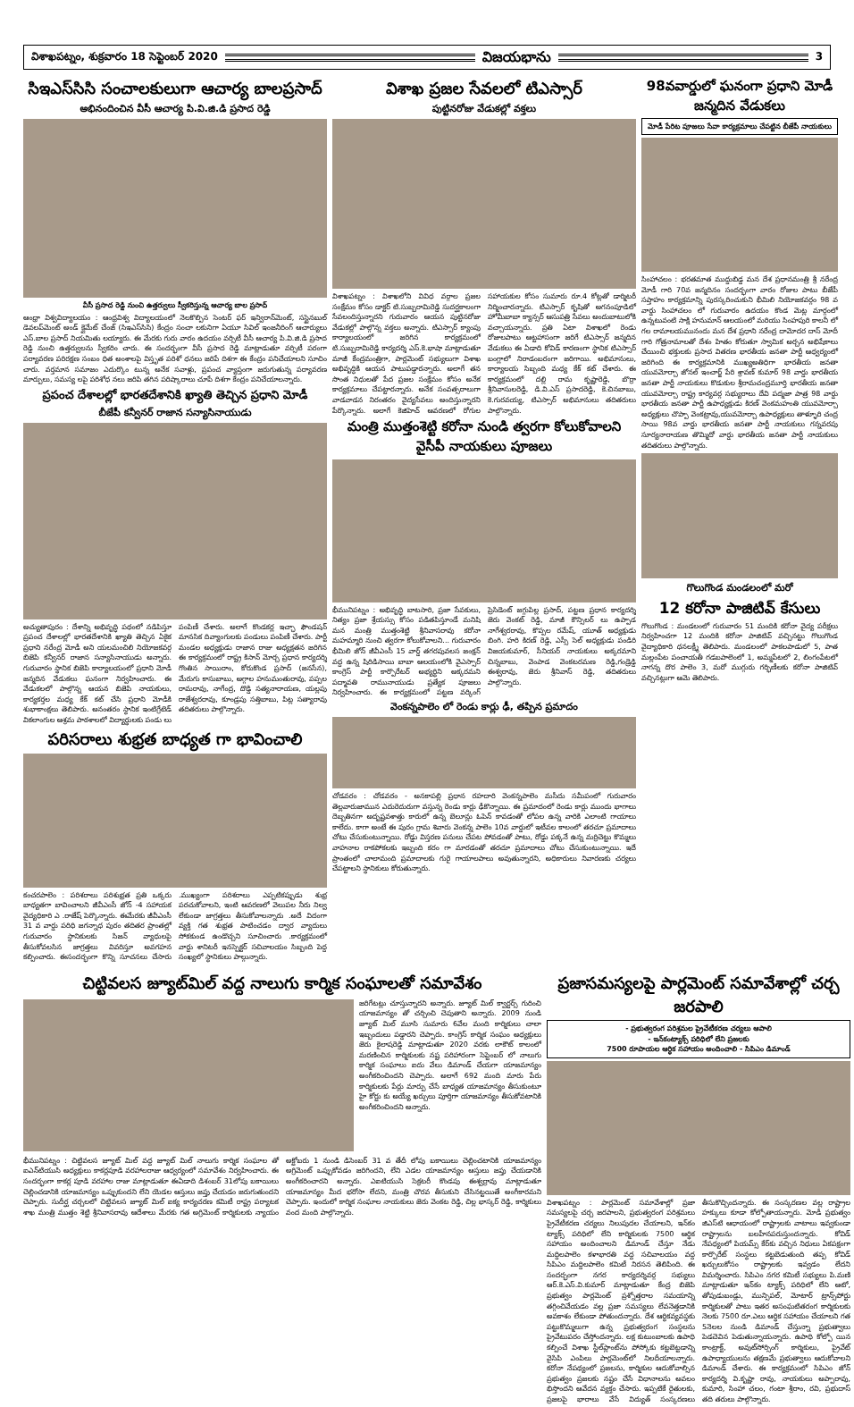విశాఖపట్నం, శుక్రవారం 18 సెప్టెంబర్ 2020 విజయభాను 3
సిఇఎస్‌సిసి సంచాలకులుగా ఆచార్య బాలప్రసాద్
అభినందించిన వీసీ ఆచార్య పి.వి.జి.డి ప్రసాద రెడ్డి
వీసీ ప్రసాద రెడ్డి నుంచి ఉత్తర్వులు స్వీకరిస్తున్న ఆచార్య బాల ప్రసాద్
ఆంధ్రా విశ్వవిద్యాలయం : ఆంధ్రవిశ్వ విద్యాలయంలో నెలకొల్పిన సెంటర్ ఫర్ ఇన్విరాన్‌మెంట్, సస్టైనబుల్ డెవలప్‌మెంట్ అండ్ క్లైమేట్ చేంజ్ (సిఇఎస్‌సిసి) కేంద్రం సంచా లకునిగా ఏయూ సివిల్ ఇంజనీరింగ్ ఆచార్యులు ఎస్.బాల ప్రసాద్ నియమితు లయ్యారు. ఈ మేరకు గురు వారం ఉదయం వర్సిటీ వీసీ ఆచార్య పి.వి.జి.డి ప్రసాద రెడ్డి నుంచి ఉత్తర్వులను స్వీకరిం చారు. ఈ సందర్భంగా వీసీ ప్రసాద రెడ్డి మాట్లాడుతూ వర్సిటీ పరంగా పర్యావరణ పరిరక్షణ సంబం ధిత అంశాలపై విస్తృత పరిశో ధనలు జరిపే దిశగా ఈ కేంద్రం పనిచేయాలని సూచిం చారు. వర్తమాన సమాజం ఎదుర్కొం టున్న అనేక సవాళ్లు, ప్రపంచ వ్యాప్తంగా జరుగుతున్న పర్యావరణ మార్పులు, సమస్య లపై పరిశోధ నలు జరిపి తగిన పరిష్కారాలు చూపే దిశగా కేంద్రం పనిచేయాలన్నారు.
ప్రపంచ దేశాలల్లో భారతదేశానికి ఖ్యాతి తెచ్చిన ప్రధాని మోడీ
బీజేపీ కన్వీనర్ రాజాన సన్యాసినాయుడు
అచ్యుతాపురం : దేశాన్ని అభివృద్ధి పథంలో నడిపిస్తూ ప్రపంచ దేశాలల్లో భారతదేశానికి ఖ్యాతి తెచ్చిన ఏకైక ప్రధాని నరేంద్ర మోడీ అని యలమంచిలి నియోజకవర్గ బిజెపి కన్వీనర్ రాజాన సన్యాసినాయుడు అన్నారు. గురువారం స్థానిక బిజెపి కార్యాలయంలో ప్రధాని మోడీ జన్మదిన వేడుకలు ఘనంగా నిర్వహించారు. ఈ వేడుకలలో పాల్గొన్న ఆయన బిజెపి నాయకులు, కార్యకర్తల మధ్య కేక్ కట్ చేసి ప్రధాని మోడీకి శుభాకాంక్షలు తెలిపారు. అనంతరం స్థానిక ఇంటిగ్రేటెడ్ వికలాంగుల ఆశ్రమ పాఠశాలలో విద్యార్థులకు పండు లు పంపిణీ చేశారు. అలాగే కొండకర్ల ఇచ్ఛా ఫౌండషన్ మానసిక దివ్యాంగులకు పండులు పంపిణీ చేశారు. పార్టీ మండల అధ్యక్షుడు రాజాన రాజు అధ్యక్షతన జరిగిన ఈ కార్యక్రమంలో రాష్ట్ర కిసాన్ మోర్చ ప్రధాన కార్యదర్శి గొంతిన సాయిరాం, కోరుకొండ ప్రసాద్ (జనసేన), మేరుగు కాసుబాబు, అగ్గాల హనుమంతురావు, పప్పల రామరావు, నాగేంద్ర, దొడ్డి సత్యనారాయణ, యల్లపు రాజేశ్వరరావు, కూండ్రపు సత్తిబాబు, పిట్ల సత్యారావు తదితరులు పాల్గొన్నారు.
పరిసరాలు శుభ్రత బాధ్యత గా భావించాలి
కంచరపాలెం : పరిశరాలు పరిశుభ్రత ప్రతి ఒక్కరు బాధ్యతగా బావించాలని జీవీఎంసీ జోన్ -4 సహాయక వైద్యధికారి ఎ .రాజేష్ పెర్కొన్నారు. ఈమేరకు జీవీఎంసీ 31 వ వార్డు పరిధి జగన్నాధ పురం తదితర ప్రాంతల్లో గురువారం స్థానికులకు సిజన్ వ్యాధులపై తీసుకోవలసిన జాగ్రత్తలు వివరిస్తూ అవగహన కల్పించారు. ఈసందర్భంగా కొన్ని సూచనలు చేసారు .ముఖ్యంగా పరిశరాలు ఎప్పటికప్పుడు శుభ్ర పరచుకోవాలని, ఇంటి ఆవరణలో వెలుపల నీరు నిల్వ లేకుండా జాగ్రత్తలు తీసుకోవాలన్నారు .అదే విదంగా వ్యక్తి గత శుభ్రత పాటించడం ద్వార వ్యాదులు సోకకుండ ఉండొచ్చని సూచించారు .కార్యక్రమంలో వార్డు శానిటరీ ఇనస్పెక్టర్ సచివాలయం సిబ్బంది పెద్ద సంఖ్యలో స్థానికులు పాల్గున్నారు.
విశాఖ ప్రజల సేవలలో టిఎస్సార్
పుట్టినరోజు వేడుకల్లో వక్తలు
విశాఖపట్నం : విశాఖలోని వివిధ వర్గాల ప్రజల సంక్షేమం కోసం డాక్టర్ టి.సుబ్బరామిరెడ్డి సుదర్ఘకాలంగా సేవలందిస్తున్నారని గురువారం ఆయన పుట్టినరోజు వేడుకల్లో పాల్గొన్న వక్తలు అన్నారు. టిఎస్సార్ క్యాంపు కార్యాలయంలో జరిగిన కార్యక్రమంలో టి.సుబ్బరామిరెడ్డి కార్యదర్శి ఎస్.కె.భాషా మాట్లాడుతూ మాజీ కేంద్రమంత్రిగా, పార్లమెంట్ సభ్యులుగా విశాఖ అభివృద్ధికి ఆయన పాటుపడ్డారన్నారు. అలాగే తన సొంత నిధులతో పేద ప్రజల సంక్షేమం కోసం అనేక కార్యక్రమాలు చేపట్టారన్నారు. అనేక సంవత్సరాలుగా వాడవాడన నిరంతరం వైద్యసేవలు అందిస్తున్నారని పేర్కొన్నారు. అలాగే కెజిహెచ్ ఆవరణలో రోగుల సహాయకుల కోసం సుమారు రూ.4 కోట్లతో డార్మిటరీ నిర్మించారన్నారు. టిఎస్సార్ కృషితో అగనంపూడిలో హోమీబాబా క్యాన్సర్ ఆసుపత్రి సేవలు అందుబాటులోకి వచ్చాయన్నారు. ప్రతి ఏటా విశాఖలో రెండు రోజులపాటు ఆట్టహాసంగా జరిగే టిఎస్సార్ జన్మదిన వేడుకలు ఈ ఏడాది కోవిడ్ కారణంగా స్థానిక టిఎస్సార్ బంగ్లాలో నిరాడంబరంగా జరిగాయి. అభిమానులు, కార్యాలయ సిబ్బంది మధ్య కేక్ కట్ చేశారు. ఈ కార్యక్రమంలో దల్లి రామ కృష్ణారెడ్డి, బొర్రా శ్రీనివాసులరెడ్డి, డి.వి.ఎస్ ప్రసాదరెడ్డి, కె.చినబాబు, కె.గురవయ్య, టిఎస్సార్ అభిమానులు తదితరులు పాల్గొన్నారు.
మంత్రి ముత్తంశెట్టి కరోనా నుండి త్వరగా కోలుకోవాలని వైసీపీ నాయకులు పూజలు
భీమునిపట్నం : అభివృద్ధి బాటసారి, ప్రజా సేవకులు, నిత్యం ప్రజా శ్రేయస్సు కోసం పడితపిస్తూండే మనిషి మన మంత్రి ముత్తంశెట్టి శ్రీనివాసరావు కరోనా మహమ్మారి నుంచి త్వరగా కోలుకోవాలని... గురువారం భీమిలి జోన్ జీవీఎంసీ 15 వార్డ్ తగరపువలస జంక్షన్ వద్ద ఉన్న షిరిడిసాయి బాబా ఆలయంలోకి వైఎస్సార్ కాంగ్రెస్ పార్టీ కార్పొరేటర్ అభ్యర్థిని అక్కరమని పద్మావతి రామునాయుడు ప్రత్యేక పూజలు నిర్వహించారు. ఈ కార్యక్రమంలో పట్టణ వర్కింగ్ ప్రెసిడెంట్ జగ్గుపిల్ల ప్రసాద్, పట్టణ ప్రధాన కార్యదర్శి జెరు వెంకట్ రెడ్డి, మాజీ కౌన్సిలర్ లు ఉప్పాడ నాగేశ్వరరావు, కొప్పల రమేష్, యూత్ అధ్యక్షుడు బింగి. హరి కిరణ్ రెడ్డి, ఎస్సీ సెల్ అధ్యక్షుడు పండిరి విజయకుమార్, సీనియర్ నాయకులు అక్కరమాని చిన్నబాబు, వెంపాడ వెంకటరమణ రెడ్డి,గండ్రెడ్డి ఈశ్వరావు, జెరు శ్రీనివాస్ రెడ్డి, తదితరులు పాల్గొన్నారు.
వెంకన్నపాలెం లో రెండు కార్లు ఢీ, తప్పిన ప్రమాదం
చోడవరం : చోడవరం - అనకాపల్లి ప్రధాన రహదారి వెంకన్నపాలెం మసీదు సమీపంలో గురువారం తెల్లవారుజామున ఎదురెదురుగా వస్తున్న రెండు కార్లు ఢీకొన్నాయి. ఈ ప్రమాదంలో రెండు కార్లు ముందు భాగాలు దెబ్బతినగా అదృష్టవశాత్తు కారులో ఉన్న బెలూన్లు ఓపెన్ కావడంతో లోపల ఉన్న వారికి ఎలాంటి గాయాలు కాలేదు. కాగా అంటే ఈ పురం గ్రామ శివారు వెంకన్న పాలెం 10వ వార్డులో ఇటీవల కాలంలో తరచూ ప్రమాదాలు చోటు చేసుకుంటున్నాయి. రోడ్డు విస్తరణ పనులు చేపట పోవడంతో పాటు, రోడ్డు పక్కనే ఉన్న మర్రిచెట్టు కొమ్మలు వాహనాల రాకపోకలకు ఇబ్బంది కరం గా మారడంతో తరచూ ప్రమాదాలు చోటు చేసుకుంటున్నాయి. ఇదే ప్రాంతంలో చాలామంది ప్రమాదాలకు గురై గాయాలపాలు అవుతున్నారని, అధికారులు నివారణకు చర్యలు చేపట్టాలని స్థానికులు కోరుతున్నారు.
98వవార్డులో ఘనంగా ప్రధాని మోడీ జన్మదిన వేడుకలు
మోడీ పేరిట పూజలు సేవా కార్యక్రమాలు చేపట్టిన బీజేపీ నాయకులు
సింహాచలం : భరతమాత ముద్దుబిడ్డ మన దేశ ప్రధానమంత్రి శ్రీ నరేంద్ర మోడీ గారి 70వ జన్మదినం సందర్భంగా వారం రోజుల పాటు బీజేపీ సప్తాహం కార్యక్రమాన్ని పురస్కరించుకుని భీమిలి నియోజకవర్గం 98 వ వార్డు సింహాచలం లో గురువారం ఉదయం కొండ మెట్ల మార్గంలో ఉన్నటువంటి సాక్షి హనుమాన్ ఆలయంలో మరియు సింహపురి కాలనీ లో గల రామాలయమునందు మన దేశ ప్రధాని నరేంద్ర దామోదర దాస్ మోదీ గారి గోత్రనామాలతో దేశం హితం కోరుతూ స్వామిక అర్చన అభిషేకాలు చేయించి భక్తులకు ప్రసాద వితరణ భారతీయ జనతా పార్టీ ఆధ్వర్యంలో జరిగింది ఈ కార్యక్రమానికి ముఖ్యఅతిధిగా భారతీయ జనతా యువమోర్చా జోనల్ ఇంచార్జ్ పేరి శ్రావణ్ కుమార్ 98 వార్డు భారతీయ జనతా పార్టీ నాయకులు కొడుకుల శ్రీరామచంద్రమూర్తి భారతీయ జనతా యువమోర్చా రాష్ట్ర కార్యవర్గ సభ్యురాలు దేవి పద్మజా పాత్ర 98 వార్డు భారతీయ జనతా పార్టీ ఉపాధ్యక్షుడు కిరణ్ వెంకమహంతి యువమోర్చా అధ్యక్షులు చొప్పా వెంకట్రావు,యువమోర్చా ఉపాధ్యక్షులు తాళ్ళూరి చంద్ర సాయి 98వ వార్డు భారతీయ జనతా పార్టీ నాయకులు గన్నవరపు సూర్యనారాయణ తొమ్మిదో వార్డు భారతీయ జనతా పార్టీ నాయకులు తదితరులు పాల్గొన్నారు.
గొలుగొండ మండలంలో మరో
12 కరోనా పాజిటివ్ కేసులు
గొలుగొండ : మండలంలో గురువారం 51 మందికి కరోనా వైద్య పరీక్షలు నిర్వహించగా 12 మందికి కరోనా పాజిటివ్ వచ్చినట్టు గొలుగొండ వైద్యాధికారి ధనలక్ష్మీ తెలిపారు. మండలంలో పాకలపాడులో 5, పాత మల్లంపేట పంచాయతీ గడబపాలెంలో 1, అమ్మపేటలో 2, లింగంపేటలో నాగన్న దొర పాలెం 3, మరో ముగ్గురు గర్భిణీలకు కరోనా పాజిటివ్ వచ్చినట్లుగా ఆమె తెలిపారు.
చిట్టివలస జ్యూట్‌మిల్ వద్ద నాలుగు కార్మిక సంఘాలతో సమావేశం
జరిగేటట్లు చూస్తున్నారని అన్నారు. జ్యూట్ మిల్ క్వార్టర్స్ గురించి యాజమాన్యం తో చర్చించి చెపుతాని అన్నారు. 2009 నుండి జ్యూట్ మిల్ మూసి సుమారు 6వేల మంది కార్మికులు చాలా ఇబ్బందులు పడ్డారని చెప్పారు. కాంగ్రెస్ కార్మిక సంఘం అధ్యక్షులు జెరు కైలాషరెడ్డి మాట్లాడుతూ 2020 వరకు లాకౌట్ కాలంలో మరణించిన కార్మికులకు నష్ట పరిహారంగా సెప్టెంబర్ లో నాలుగు కార్మిక సంఘాలు ఐదు వేలు డిమాండ్ చేయగా యాజమాన్యం అంగీకరించిందని చెప్పారు. అలాగే 692 మంది మారు పేరు కార్మికులకు పేర్లు మార్పు చేసే బాధ్యత యాజమాన్యం తీసుకుంటూ హై కోర్టు కు అయ్యే ఖర్చులు పూర్తిగా యాజమాన్యం తీసుకోవటానికి అంగీకరించిందని అన్నారు.
భీమునిపట్నం : చిట్టివలస జ్యూట్ మిల్ వద్ద జ్యూట్ మిల్ నాలుగు కార్మిక సంఘాల తో ఐఎన్‌టియుసి అధ్యక్షులు కాకర్లపూడి వరహాలరాజు ఆధ్వర్యంలో సమావేశం నిర్వహించారు. ఈ సందర్భంగా కాకర్ల పూడి వరహాల రాజు మాట్లాడుతూ ఈఏడాది డిశంబర్ 31లోపు బకాయిలు చెల్లించడానికి యాజమాన్యం ఒప్పుకుందని లేని యెడల ఆస్తులు జప్తు చేయడం జరుగుతుందని చెప్పారు. సుదీర్ఘ చర్చలలో చిట్టివలస జ్యూట్ మిల్ ఐక్య కార్యచరణ కమిటీ రాష్ట్ర పర్యాటక శాఖ మంత్రి ముత్తం శెట్టి శ్రీనివాసరావు ఆదేశాలు మేరకు గత అగ్రిమెంట్ కార్మికులకు న్యాయం అక్టోబరు 1 నుండి డిసెంబర్ 31 వ తేదీ లోపు బకాయిలు చెల్లించటానికి యాజమాన్యం అగ్రిమెంట్ ఒప్పుకోవడం జరిగిందని, లేని ఎడల యాజమాన్యం ఆస్తులు జప్తు చేయడానికి అంగీకరించారని అన్నారు. ఎఐటియుసి సెక్రటరీ కొండపు ఈశ్వర్రావు మాట్లాడుతూ యాజమాన్యం మీద భరోసా లేదని, మంత్రి చొరవ తీసుకుని చేసినట్టయితే అంగీకారమని చెప్పారు. ఇందులో కార్మిక సంఘాల నాయకులు జెరు వెంకట రెడ్డి, చిల్ల భాస్కర్ రెడ్డి, కార్మికులు వంద మంది పాల్గొన్నారు.
ప్రజాసమస్యలపై పార్లమెంట్ సమావేశాల్లో చర్చ జరపాలి
- ప్రభుత్వరంగ పరిశ్రమల ప్రైవేటీకరణ చర్యలు ఆపాలి
- ఇన్‌కంట్యాక్స్ పరిధిలో లేని ప్రజలకు
7500 రూపాయల ఆర్ధిక సహాయం అందించాలి - సిపిఎం డిమాండ్
విశాఖపట్నం : పార్లమెంట్ సమావేశాల్లో ప్రజా సమస్యలపై చర్చ జరపాలని, ప్రభుత్వరంగ పరిశ్రమలు ప్రైవేటీకరణ చర్యలు నిలుపుదల చేయాలని, ఇన్‌కం ట్యాక్స్ పరిధిలో లేని కార్మికులకు 7500 ఆర్థిక సహాయం అందించాలని డిమాండ్ చేస్తూ నేడు మద్దిలపాలెం కళాభారతి వద్ద సచివాలయం వద్ద సిపిఎం మద్దిలపాలెం కమిటీ నిరసన తెలిపింది. ఈ సందర్భంగా నగర కార్యదర్శివర్గ సభ్యులు ఆర్.కె.ఎస్.వి.కుమార్ మాట్లాడుతూ కేంద్ర బిజెపి ప్రభుత్వం పార్లమెంట్ ప్రశ్నోత్తరాల సమయాన్ని తగ్గించివేయడం వల్ల ప్రజా సమస్యలు లేవనెత్తడానికి అవకాశం లేకుండా పోతుందన్నారు. దేశ ఆర్థికవ్యవస్థకు పట్టుకొమ్మలుగా ఉన్న ప్రభుత్వరంగ సంస్థలను ప్రైవేటుపరం చేస్తోందన్నారు. లక్ష కుటుంబాలకు ఉపాధి కల్పించే విశాఖ స్టీల్‌ప్లాంట్‌ను పోస్కోకు కట్టబెట్టడాన్ని వైసిపి ఎంపిలు పార్లమెంట్‌లో నిలదీయాలన్నారు. కరోనా నేపథ్యంలో ప్రజలను, కార్మికుల ఆదుకోవాల్సిన ప్రభుత్వం ప్రజలకు నష్టం చేసే విధానాలను అవలం భిస్తొందని ఆవేదన వ్యక్తం చేసారు. ఇప్పటికే రైతులకు, ప్రజలపై భారాలు వేసే విద్యుత్ సంస్కరణలు తీసుకొచ్చిందన్నారు. ఈ సంస్కరణల వల్ల రాష్ట్రాల హక్కులు కూడా కోల్పోతాయన్నారు. మోడీ ప్రభుత్వం జిఎస్‌టి ఆధాయంలో రాష్ట్రాలకు వాటాలు ఇవ్వకుండా రాష్ట్రాలను బలహీనపరుస్తుందన్నారు. కోవిడ్ నేపధ్యంలో పియమ్స్ కేర్‌కు వచ్చిన నిధులు ఏకపక్షంగా కార్పొరేట్ సంస్థలు కట్టబెడుతుంది తప్ప కోవిడ్ ఖర్చులుకోసం రాష్ట్రాలకు ఇవ్వడం లేదని విమర్శించారు. సిపిఎం నగర కమిటీ సభ్యులు పి.మణి మాట్లాడుతూ ఇన్‌కం ట్యాక్స్ పరిధిలో లేని ఆటో, తోపుడుబండ్లు, మున్సిపల్, మోటార్ ట్రాన్స్‌పోర్టు కార్మికులతో పాటు ఇతర అసంఘటితరంగ కార్మికులకు నెలకు 7500 రూ.ఎలు ఆర్థిక సహాయం చేయాలని గత 5నెలల నుండి డిమాండ్ చేస్తున్నా ప్రభుత్వాలు పెడచెవిన పెడుతున్నాయన్నారు. ఉపాధి కోల్పో యిన కాంట్రాక్ట్, అవుట్‌సోర్సింగ్ కార్మికులు, ప్రైవేట్ ఉపాధ్యాయులను తక్షణమే ప్రభుత్వాలు ఆదుకోవాలని డిమాండ్ చేశారు. ఈ కార్యక్రమంలో సిపిఎం జోన్ కార్యదర్శి వి.కృష్ణా రావు, నాయకులు అప్పారావు, కుమారి, సింహా చలం, గంటా శ్రీరాం, రవి, ప్రభుదాస్ తది తరులు పాల్గొన్నారు.